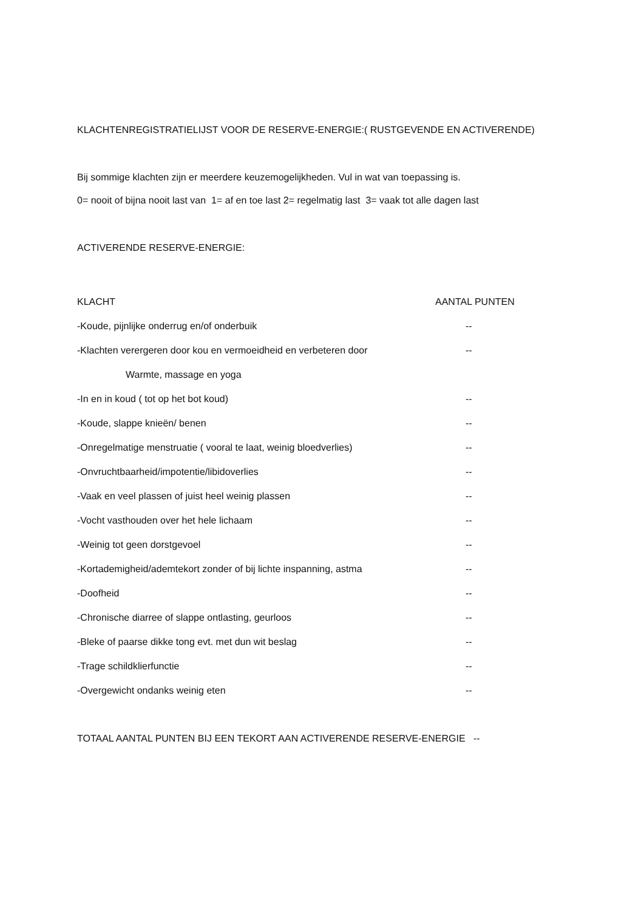KLACHTENREGISTRATIELIJST VOOR DE RESERVE-ENERGIE:( RUSTGEVENDE EN ACTIVERENDE)
Bij sommige klachten zijn er meerdere keuzemogelijkheden. Vul in wat van toepassing is.
0= nooit of bijna nooit last van 1= af en toe last 2= regelmatig last 3= vaak tot alle dagen last
ACTIVERENDE RESERVE-ENERGIE:
KLACHT AANTAL PUNTEN
-Koude, pijnlijke onderrug en/of onderbuik --
-Klachten verergeren door kou en vermoeidheid en verbeteren door --
Warmte, massage en yoga
-In en in koud ( tot op het bot koud) --
-Koude, slappe knieën/ benen --
-Onregelmatige menstruatie ( vooral te laat, weinig bloedverlies) --
-Onvruchtbaarheid/impotentie/libidoverlies --
-Vaak en veel plassen of juist heel weinig plassen --
-Vocht vasthouden over het hele lichaam --
-Weinig tot geen dorstgevoel --
-Kortademigheid/ademtekort zonder of bij lichte inspanning, astma --
-Doofheid --
-Chronische diarree of slappe ontlasting, geurloos --
-Bleke of paarse dikke tong evt. met dun wit beslag --
-Trage schildklierfunctie --
-Overgewicht ondanks weinig eten --
TOTAAL AANTAL PUNTEN BIJ EEN TEKORT AAN ACTIVERENDE RESERVE-ENERGIE --